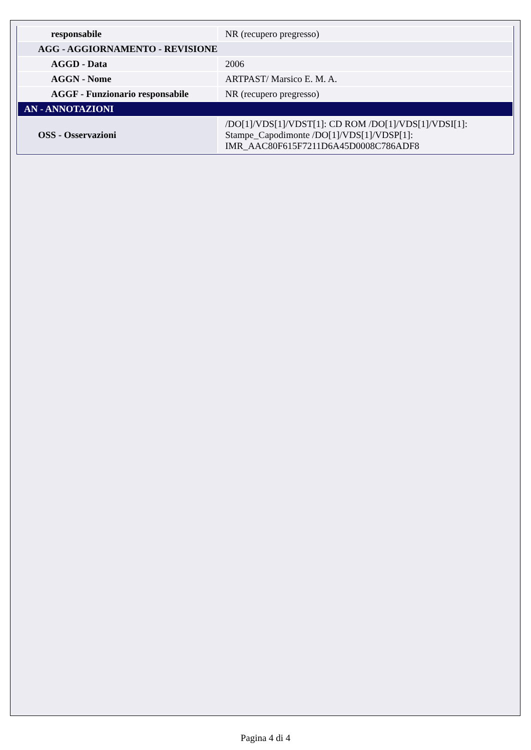| responsabile | NR (recupero pregresso) |
| AGG - AGGIORNAMENTO - REVISIONE | |
| AGGD - Data | 2006 |
| AGGN - Nome | ARTPAST/ Marsico E. M. A. |
| AGGF - Funzionario responsabile | NR (recupero pregresso) |
| AN - ANNOTAZIONI | |
| OSS - Osservazioni | /DO[1]/VDS[1]/VDST[1]: CD ROM /DO[1]/VDS[1]/VDSI[1]: Stampe_Capodimonte /DO[1]/VDS[1]/VDSP[1]: IMR_AAC80F615F7211D6A45D0008C786ADF8 |
Pagina 4 di 4